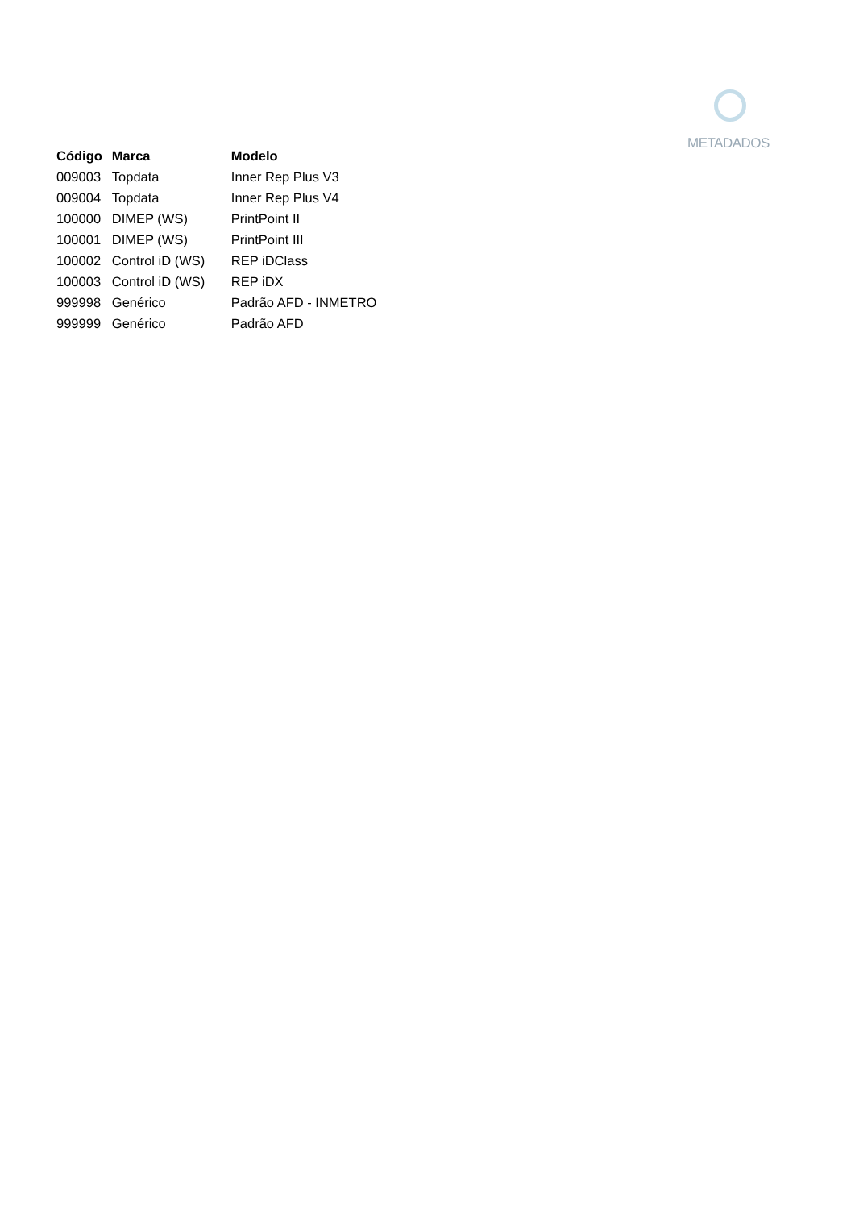METADADOS
| Código | Marca | Modelo |
| --- | --- | --- |
| 009003 | Topdata | Inner Rep Plus V3 |
| 009004 | Topdata | Inner Rep Plus V4 |
| 100000 | DIMEP (WS) | PrintPoint II |
| 100001 | DIMEP (WS) | PrintPoint III |
| 100002 | Control iD (WS) | REP iDClass |
| 100003 | Control iD (WS) | REP iDX |
| 999998 | Genérico | Padrão AFD - INMETRO |
| 999999 | Genérico | Padrão AFD |